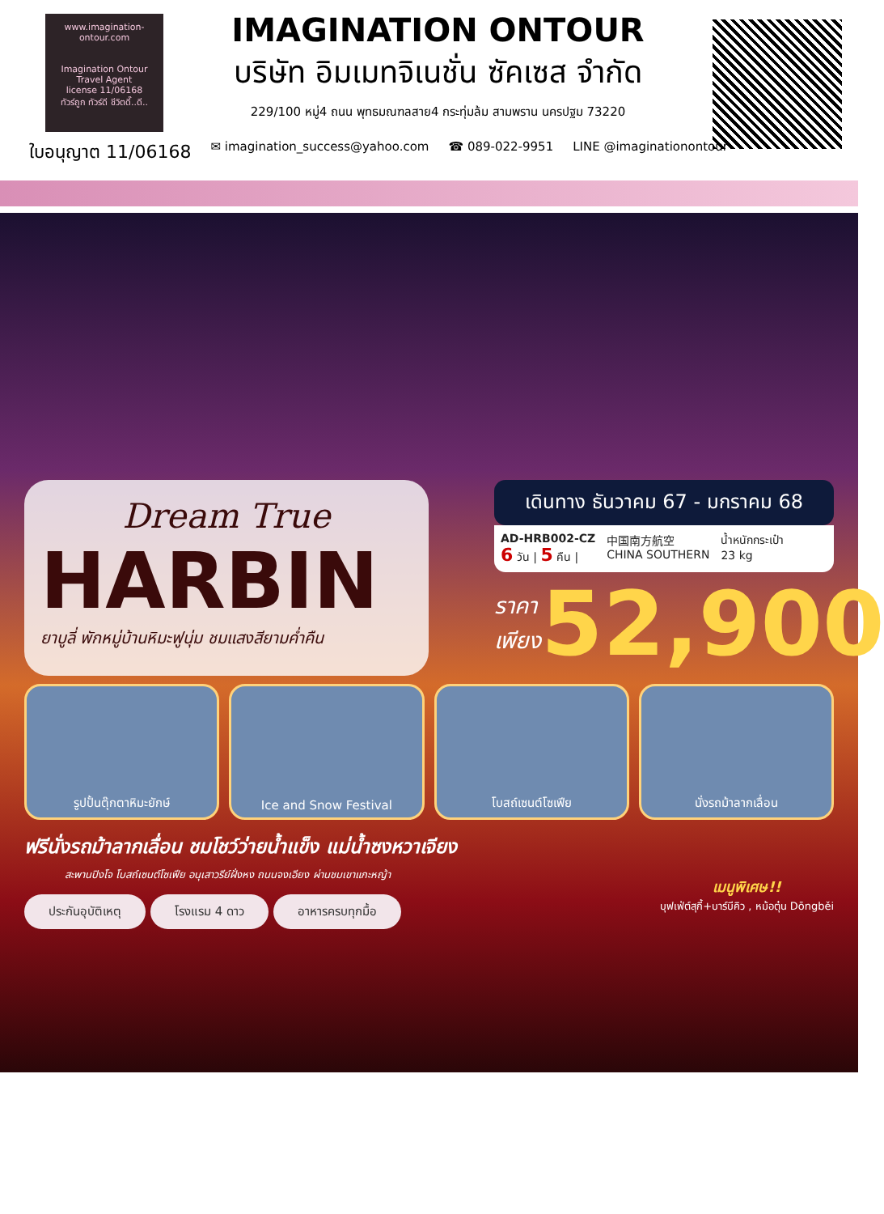www.imagination-ontour.com
Imagination Ontour
Travel Agent
license 11/06168
ทัวร์ถูก ทัวร์ดี ชีวิตดี๊..ดี..
IMAGINATION ONTOUR
บริษัท อิมเมทจิเนชั่น ซัคเซส จำกัด
229/100 หมู่4 ถนน พุทธมณฑลสาย4 กระทุ่มล้ม สามพราน นครปฐม 73220
ใบอนุญาต 11/06168 ✉ imagination_success@yahoo.com ☎ 089-022-9951 LINE @imaginationontour
Dream True
HARBIN
ยาบูลี่ พักหมู่บ้านหิมะฟูนุ่ม ชมแสงสียามค่ำคืน
เดินทาง ธันวาคม 67 - มกราคม 68
AD-HRB002-CZ
6 วัน | 5 คืน |
中国南方航空
CHINA SOUTHERN
น้ำหนักกระเป๋า
23 kg
ราคา
เพียง
52,900
รูปปั้นตุ๊กตาหิมะยักษ์ Ice and Snow Festival โบสถ์เซนต์โซเฟีย นั่งรถม้าลากเลื่อน
ฟรีนั่งรถม้าลากเลื่อน ชมโชว์ว่ายน้ำแข็ง แม่น้ำซงหวาเจียง
สะพานปิงโจ โบสถ์เซนต์โซเฟีย อนุเสาวรีย์ฝั่งหง ถนนจงเอียง ผ่านชมเขาแกะหญ้า
ประกันอุบัติเหตุ โรงแรม 4 ดาว อาหารครบทุกมื้อ
เมนูพิเศษ!!
บุฟเฟ่ต์สุกี้+บาร์บีคิว , หม้อตุ๋น Dōngběi